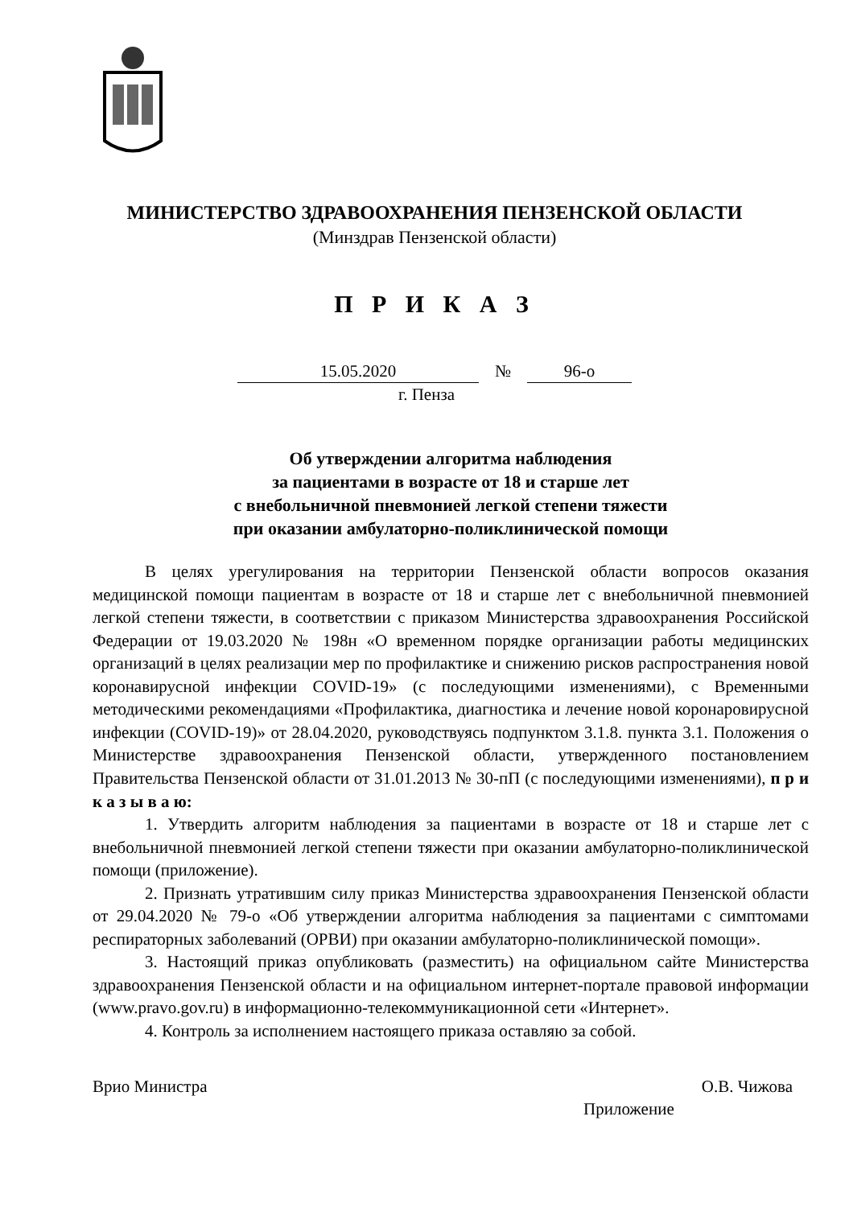МИНИСТЕРСТВО ЗДРАВООХРАНЕНИЯ ПЕНЗЕНСКОЙ ОБЛАСТИ
(Минздрав Пензенской области)
П Р И К А З
15.05.2020 № 96-о
г. Пенза
Об утверждении алгоритма наблюдения
за пациентами в возрасте от 18 и старше лет
с внебольничной пневмонией легкой степени тяжести
при оказании амбулаторно-поликлинической помощи
В целях урегулирования на территории Пензенской области вопросов оказания медицинской помощи пациентам в возрасте от 18 и старше лет с внебольничной пневмонией легкой степени тяжести, в соответствии с приказом Министерства здравоохранения Российской Федерации от 19.03.2020 № 198н «О временном порядке организации работы медицинских организаций в целях реализации мер по профилактике и снижению рисков распространения новой коронавирусной инфекции COVID-19» (с последующими изменениями), с Временными методическими рекомендациями «Профилактика, диагностика и лечение новой коронаровирусной инфекции (COVID-19)» от 28.04.2020, руководствуясь подпунктом 3.1.8. пункта 3.1. Положения о Министерстве здравоохранения Пензенской области, утвержденного постановлением Правительства Пензенской области от 31.01.2013 № 30-пП (с последующими изменениями), п р и к а з ы в а ю:
1. Утвердить алгоритм наблюдения за пациентами в возрасте от 18 и старше лет с внебольничной пневмонией легкой степени тяжести при оказании амбулаторно-поликлинической помощи (приложение).
2. Признать утратившим силу приказ Министерства здравоохранения Пензенской области от 29.04.2020 № 79-о «Об утверждении алгоритма наблюдения за пациентами с симптомами респираторных заболеваний (ОРВИ) при оказании амбулаторно-поликлинической помощи».
3. Настоящий приказ опубликовать (разместить) на официальном сайте Министерства здравоохранения Пензенской области и на официальном интернет-портале правовой информации (www.pravo.gov.ru) в информационно-телекоммуникационной сети «Интернет».
4. Контроль за исполнением настоящего приказа оставляю за собой.
Врио Министра О.В. Чижова
Приложение